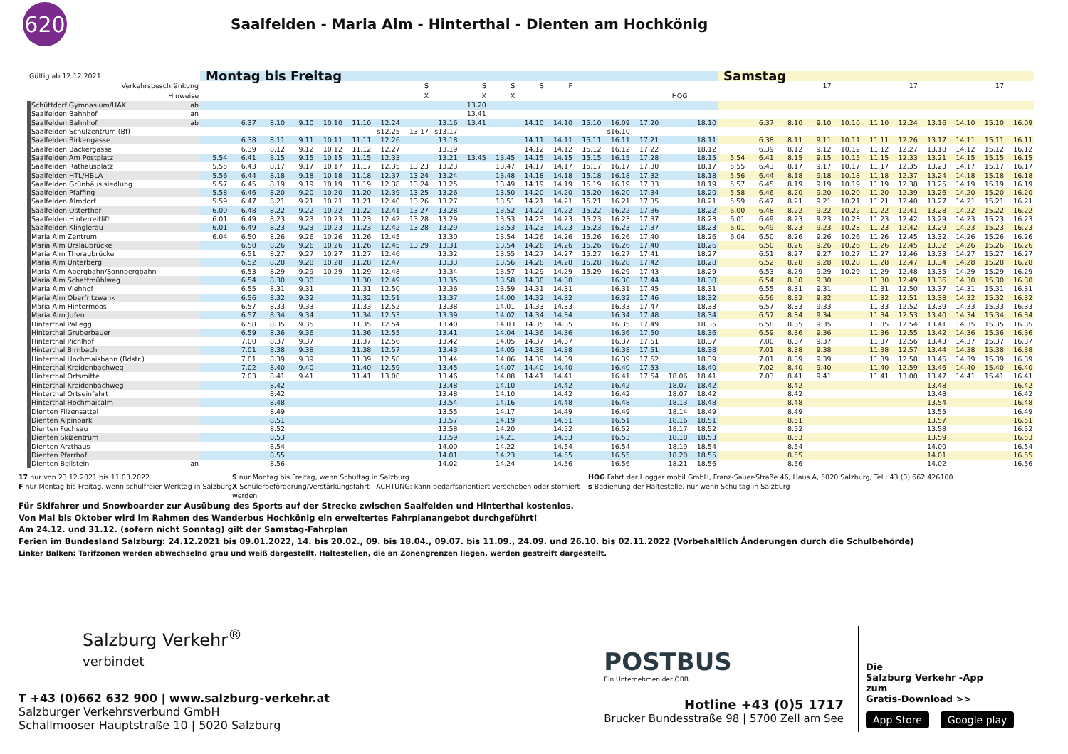620
Saalfelden - Maria Alm - Hinterthal - Dienten am Hochkönig
| Gültig ab 12.12.2021 | | Montag bis Freitag | | | | | | | | | | | | | | | | | | Samstag | | | | | | | | | | |
| Verkehrsbeschränkung | | | | | | | | | S | | S | S | S | F | | | | | | | | | 17 | | | 17 | | | 17 | |
| Hinweise | | | | | | | | | X | | X | X | | | | | | HOG | | | | | | | | | | | | |
| Schüttdorf Gymnasium/HAK | ab | | | | | | | | | | 13.20 | | | | | | | | | | | | | | | | | | | |
| Saalfelden Bahnhof | an | | | | | | | | | | 13.41 | | | | | | | | | | | | | | | | | | | |
| Saalfelden Bahnhof | ab | | 6.37 | 8.10 | 9.10 | 10.10 | 11.10 | 12.24 | | 13.16 | 13.41 | | 14.10 | 14.10 | 15.10 | 16.09 | 17.20 | | 18.10 | | 6.37 | 8.10 | 9.10 | 10.10 | 11.10 | 12.24 | 13.16 | 14.10 | 15.10 | 16.09 |
| Saalfelden Schulzentrum (Bf) | | | | | | | | s12.25 | 13.17 | s13.17 | | | | | | s16.10 | | | | | | | | | | | | | | |
| Saalfelden Birkengasse | | | 6.38 | 8.11 | 9.11 | 10.11 | 11.11 | 12.26 | | 13.18 | | | 14.11 | 14.11 | 15.11 | 16.11 | 17.21 | | 18.11 | | 6.38 | 8.11 | 9.11 | 10.11 | 11.11 | 12.26 | 13.17 | 14.11 | 15.11 | 16.11 |
| Saalfelden Bäckergasse | | | 6.39 | 8.12 | 9.12 | 10.12 | 11.12 | 12.27 | | 13.19 | | | 14.12 | 14.12 | 15.12 | 16.12 | 17.22 | | 18.12 | | 6.39 | 8.12 | 9.12 | 10.12 | 11.12 | 12.27 | 13.18 | 14.12 | 15.12 | 16.12 |
| Saalfelden Am Postplatz | | 5.54 | 6.41 | 8.15 | 9.15 | 10.15 | 11.15 | 12.33 | | 13.21 | 13.45 | 13.45 | 14.15 | 14.15 | 15.15 | 16.15 | 17.28 | | 18.15 | 5.54 | 6.41 | 8.15 | 9.15 | 10.15 | 11.15 | 12.33 | 13.21 | 14.15 | 15.15 | 16.15 |
| Saalfelden Rathausplatz | | 5.55 | 6.43 | 8.17 | 9.17 | 10.17 | 11.17 | 12.35 | 13.23 | 13.23 | | 13.47 | 14.17 | 14.17 | 15.17 | 16.17 | 17.30 | | 18.17 | 5.55 | 6.43 | 8.17 | 9.17 | 10.17 | 11.17 | 12.35 | 13.23 | 14.17 | 15.17 | 16.17 |
| Saalfelden HTL/HBLA | | 5.56 | 6.44 | 8.18 | 9.18 | 10.18 | 11.18 | 12.37 | 13.24 | 13.24 | | 13.48 | 14.18 | 14.18 | 15.18 | 16.18 | 17.32 | | 18.18 | 5.56 | 6.44 | 8.18 | 9.18 | 10.18 | 11.18 | 12.37 | 13.24 | 14.18 | 15.18 | 16.18 |
| Saalfelden Grünhäuslsiedlung | | 5.57 | 6.45 | 8.19 | 9.19 | 10.19 | 11.19 | 12.38 | 13.24 | 13.25 | | 13.49 | 14.19 | 14.19 | 15.19 | 16.19 | 17.33 | | 18.19 | 5.57 | 6.45 | 8.19 | 9.19 | 10.19 | 11.19 | 12.38 | 13.25 | 14.19 | 15.19 | 16.19 |
| Saalfelden Pfaffing | | 5.58 | 6.46 | 8.20 | 9.20 | 10.20 | 11.20 | 12.39 | 13.25 | 13.26 | | 13.50 | 14.20 | 14.20 | 15.20 | 16.20 | 17.34 | | 18.20 | 5.58 | 6.46 | 8.20 | 9.20 | 10.20 | 11.20 | 12.39 | 13.26 | 14.20 | 15.20 | 16.20 |
| Saalfelden Almdorf | | 5.59 | 6.47 | 8.21 | 9.21 | 10.21 | 11.21 | 12.40 | 13.26 | 13.27 | | 13.51 | 14.21 | 14.21 | 15.21 | 16.21 | 17.35 | | 18.21 | 5.59 | 6.47 | 8.21 | 9.21 | 10.21 | 11.21 | 12.40 | 13.27 | 14.21 | 15.21 | 16.21 |
| Saalfelden Osterthor | | 6.00 | 6.48 | 8.22 | 9.22 | 10.22 | 11.22 | 12.41 | 13.27 | 13.28 | | 13.52 | 14.22 | 14.22 | 15.22 | 16.22 | 17.36 | | 18.22 | 6.00 | 6.48 | 8.22 | 9.22 | 10.22 | 11.22 | 12.41 | 13.28 | 14.22 | 15.22 | 16.22 |
| Saalfelden Hinterreitlift | | 6.01 | 6.49 | 8.23 | 9.23 | 10.23 | 11.23 | 12.42 | 13.28 | 13.29 | | 13.53 | 14.23 | 14.23 | 15.23 | 16.23 | 17.37 | | 18.23 | 6.01 | 6.49 | 8.23 | 9.23 | 10.23 | 11.23 | 12.42 | 13.29 | 14.23 | 15.23 | 16.23 |
| Saalfelden Klinglerau | | 6.01 | 6.49 | 8.23 | 9.23 | 10.23 | 11.23 | 12.42 | 13.28 | 13.29 | | 13.53 | 14.23 | 14.23 | 15.23 | 16.23 | 17.37 | | 18.23 | 6.01 | 6.49 | 8.23 | 9.23 | 10.23 | 11.23 | 12.42 | 13.29 | 14.23 | 15.23 | 16.23 |
| Maria Alm Zentrum | | 6.04 | 6.50 | 8.26 | 9.26 | 10.26 | 11.26 | 12.45 | | 13.30 | | 13.54 | 14.26 | 14.26 | 15.26 | 16.26 | 17.40 | | 18.26 | 6.04 | 6.50 | 8.26 | 9.26 | 10.26 | 11.26 | 12.45 | 13.32 | 14.26 | 15.26 | 16.26 |
| Maria Alm Urslaubrücke | | | 6.50 | 8.26 | 9.26 | 10.26 | 11.26 | 12.45 | 13.29 | 13.31 | | 13.54 | 14.26 | 14.26 | 15.26 | 16.26 | 17.40 | | 18.26 | | 6.50 | 8.26 | 9.26 | 10.26 | 11.26 | 12.45 | 13.32 | 14.26 | 15.26 | 16.26 |
| Maria Alm Thoraubrücke | | | 6.51 | 8.27 | 9.27 | 10.27 | 11.27 | 12.46 | | 13.32 | | 13.55 | 14.27 | 14.27 | 15.27 | 16.27 | 17.41 | | 18.27 | | 6.51 | 8.27 | 9.27 | 10.27 | 11.27 | 12.46 | 13.33 | 14.27 | 15.27 | 16.27 |
| Maria Alm Unterberg | | | 6.52 | 8.28 | 9.28 | 10.28 | 11.28 | 12.47 | | 13.33 | | 13.56 | 14.28 | 14.28 | 15.28 | 16.28 | 17.42 | | 18.28 | | 6.52 | 8.28 | 9.28 | 10.28 | 11.28 | 12.47 | 13.34 | 14.28 | 15.28 | 16.28 |
| Maria Alm Abergbahn/Sonnbergbahn | | | 6.53 | 8.29 | 9.29 | 10.29 | 11.29 | 12.48 | | 13.34 | | 13.57 | 14.29 | 14.29 | 15.29 | 16.29 | 17.43 | | 18.29 | | 6.53 | 8.29 | 9.29 | 10.29 | 11.29 | 12.48 | 13.35 | 14.29 | 15.29 | 16.29 |
| Maria Alm Schattmühlweg | | | 6.54 | 8.30 | 9.30 | | 11.30 | 12.49 | | 13.35 | | 13.58 | 14.30 | 14.30 | | 16.30 | 17.44 | | 18.30 | | 6.54 | 8.30 | 9.30 | | 11.30 | 12.49 | 13.36 | 14.30 | 15.30 | 16.30 |
| Maria Alm Viehhof | | | 6.55 | 8.31 | 9.31 | | 11.31 | 12.50 | | 13.36 | | 13.59 | 14.31 | 14.31 | | 16.31 | 17.45 | | 18.31 | | 6.55 | 8.31 | 9.31 | | 11.31 | 12.50 | 13.37 | 14.31 | 15.31 | 16.31 |
| Maria Alm Oberfritzwank | | | 6.56 | 8.32 | 9.32 | | 11.32 | 12.51 | | 13.37 | | 14.00 | 14.32 | 14.32 | | 16.32 | 17.46 | | 18.32 | | 6.56 | 8.32 | 9.32 | | 11.32 | 12.51 | 13.38 | 14.32 | 15.32 | 16.32 |
| Maria Alm Hintermoos | | | 6.57 | 8.33 | 9.33 | | 11.33 | 12.52 | | 13.38 | | 14.01 | 14.33 | 14.33 | | 16.33 | 17.47 | | 18.33 | | 6.57 | 8.33 | 9.33 | | 11.33 | 12.52 | 13.39 | 14.33 | 15.33 | 16.33 |
| Maria Alm Jufen | | | 6.57 | 8.34 | 9.34 | | 11.34 | 12.53 | | 13.39 | | 14.02 | 14.34 | 14.34 | | 16.34 | 17.48 | | 18.34 | | 6.57 | 8.34 | 9.34 | | 11.34 | 12.53 | 13.40 | 14.34 | 15.34 | 16.34 |
| Hinterthal Pallegg | | | 6.58 | 8.35 | 9.35 | | 11.35 | 12.54 | | 13.40 | | 14.03 | 14.35 | 14.35 | | 16.35 | 17.49 | | 18.35 | | 6.58 | 8.35 | 9.35 | | 11.35 | 12.54 | 13.41 | 14.35 | 15.35 | 16.35 |
| Hinterthal Gruberbauer | | | 6.59 | 8.36 | 9.36 | | 11.36 | 12.55 | | 13.41 | | 14.04 | 14.36 | 14.36 | | 16.36 | 17.50 | | 18.36 | | 6.59 | 8.36 | 9.36 | | 11.36 | 12.55 | 13.42 | 14.36 | 15.36 | 16.36 |
| Hinterthal Pichlhof | | | 7.00 | 8.37 | 9.37 | | 11.37 | 12.56 | | 13.42 | | 14.05 | 14.37 | 14.37 | | 16.37 | 17.51 | | 18.37 | | 7.00 | 8.37 | 9.37 | | 11.37 | 12.56 | 13.43 | 14.37 | 15.37 | 16.37 |
| Hinterthal Birnbach | | | 7.01 | 8.38 | 9.38 | | 11.38 | 12.57 | | 13.43 | | 14.05 | 14.38 | 14.38 | | 16.38 | 17.51 | | 18.38 | | 7.01 | 8.38 | 9.38 | | 11.38 | 12.57 | 13.44 | 14.38 | 15.38 | 16.38 |
| Hinterthal Hochmaisbahn (Bdstr.) | | | 7.01 | 8.39 | 9.39 | | 11.39 | 12.58 | | 13.44 | | 14.06 | 14.39 | 14.39 | | 16.39 | 17.52 | | 18.39 | | 7.01 | 8.39 | 9.39 | | 11.39 | 12.58 | 13.45 | 14.39 | 15.39 | 16.39 |
| Hinterthal Kreidenbachweg | | | 7.02 | 8.40 | 9.40 | | 11.40 | 12.59 | | 13.45 | | 14.07 | 14.40 | 14.40 | | 16.40 | 17.53 | | 18.40 | | 7.02 | 8.40 | 9.40 | | 11.40 | 12.59 | 13.46 | 14.40 | 15.40 | 16.40 |
| Hinterthal Ortsmitte | | | 7.03 | 8.41 | 9.41 | | 11.41 | 13.00 | | 13.46 | | 14.08 | 14.41 | 14.41 | | 16.41 | 17.54 | 18.06 | 18.41 | | 7.03 | 8.41 | 9.41 | | 11.41 | 13.00 | 13.47 | 14.41 | 15.41 | 16.41 |
| Hinterthal Kreidenbachweg | | | | 8.42 | | | | | | 13.48 | | 14.10 | | 14.42 | | 16.42 | | 18.07 | 18.42 | | | 8.42 | | | | | 13.48 | | | 16.42 |
| Hinterthal Ortseinfahrt | | | | 8.42 | | | | | | 13.48 | | 14.10 | | 14.42 | | 16.42 | | 18.07 | 18.42 | | | 8.42 | | | | | 13.48 | | | 16.42 |
| Hinterthal Hochmaisalm | | | | 8.48 | | | | | | 13.54 | | 14.16 | | 14.48 | | 16.48 | | 18.13 | 18.48 | | | 8.48 | | | | | 13.54 | | | 16.48 |
| Dienten Filzensattel | | | | 8.49 | | | | | | 13.55 | | 14.17 | | 14.49 | | 16.49 | | 18.14 | 18.49 | | | 8.49 | | | | | 13.55 | | | 16.49 |
| Dienten Alpinpark | | | | 8.51 | | | | | | 13.57 | | 14.19 | | 14.51 | | 16.51 | | 18.16 | 18.51 | | | 8.51 | | | | | 13.57 | | | 16.51 |
| Dienten Fuchsau | | | | 8.52 | | | | | | 13.58 | | 14.20 | | 14.52 | | 16.52 | | 18.17 | 18.52 | | | 8.52 | | | | | 13.58 | | | 16.52 |
| Dienten Skizentrum | | | | 8.53 | | | | | | 13.59 | | 14.21 | | 14.53 | | 16.53 | | 18.18 | 18.53 | | | 8.53 | | | | | 13.59 | | | 16.53 |
| Dienten Arzthaus | | | | 8.54 | | | | | | 14.00 | | 14.22 | | 14.54 | | 16.54 | | 18.19 | 18.54 | | | 8.54 | | | | | 14.00 | | | 16.54 |
| Dienten Pfarrhof | | | | 8.55 | | | | | | 14.01 | | 14.23 | | 14.55 | | 16.55 | | 18.20 | 18.55 | | | 8.55 | | | | | 14.01 | | | 16.55 |
| Dienten Beilstein | an | | | 8.56 | | | | | | 14.02 | | 14.24 | | 14.56 | | 16.56 | | 18.21 | 18.56 | | | 8.56 | | | | | 14.02 | | | 16.56 |
17 nur von 23.12.2021 bis 11.03.2022
F nur Montag bis Freitag, wenn schulfreier Werktag in Salzburg
S nur Montag bis Freitag, wenn Schultag in Salzburg
X Schülerbeförderung/Verstärkungsfahrt - ACHTUNG: kann bedarfsorientiert verschoben oder storniert werden
HOG Fahrt der Hogger mobil GmbH, Franz-Sauer-Straße 46, Haus A, 5020 Salzburg, Tel.: 43 (0) 662 426100
s Bedienung der Haltestelle, nur wenn Schultag in Salzburg
Für Skifahrer und Snowboarder zur Ausübung des Sports auf der Strecke zwischen Saalfelden und Hinterthal kostenlos.
Von Mai bis Oktober wird im Rahmen des Wanderbus Hochkönig ein erweitertes Fahrplanangebot durchgeführt!
Am 24.12. und 31.12. (sofern nicht Sonntag) gilt der Samstag-Fahrplan
Ferien im Bundesland Salzburg: 24.12.2021 bis 09.01.2022, 14. bis 20.02., 09. bis 18.04., 09.07. bis 11.09., 24.09. und 26.10. bis 02.11.2022 (Vorbehaltlich Änderungen durch die Schulbehörde)
Linker Balken: Tarifzonen werden abwechselnd grau und weiß dargestellt. Haltestellen, die an Zonengrenzen liegen, werden gestreift dargestellt.
Salzburg Verkehr<sup>®</sup>
verbindet
T +43 (0)662 632 900 | www.salzburg-verkehr.at
Salzburger Verkehrsverbund GmbH
Schallmooser Hauptstraße 10 | 5020 Salzburg
POSTBUS
Ein Unternehmen der ÖBB
Hotline +43 (0)5 1717
Brucker Bundesstraße 98 | 5700 Zell am See
Die
Salzburg Verkehr -App
zum
Gratis-Download >>
App Store Google play